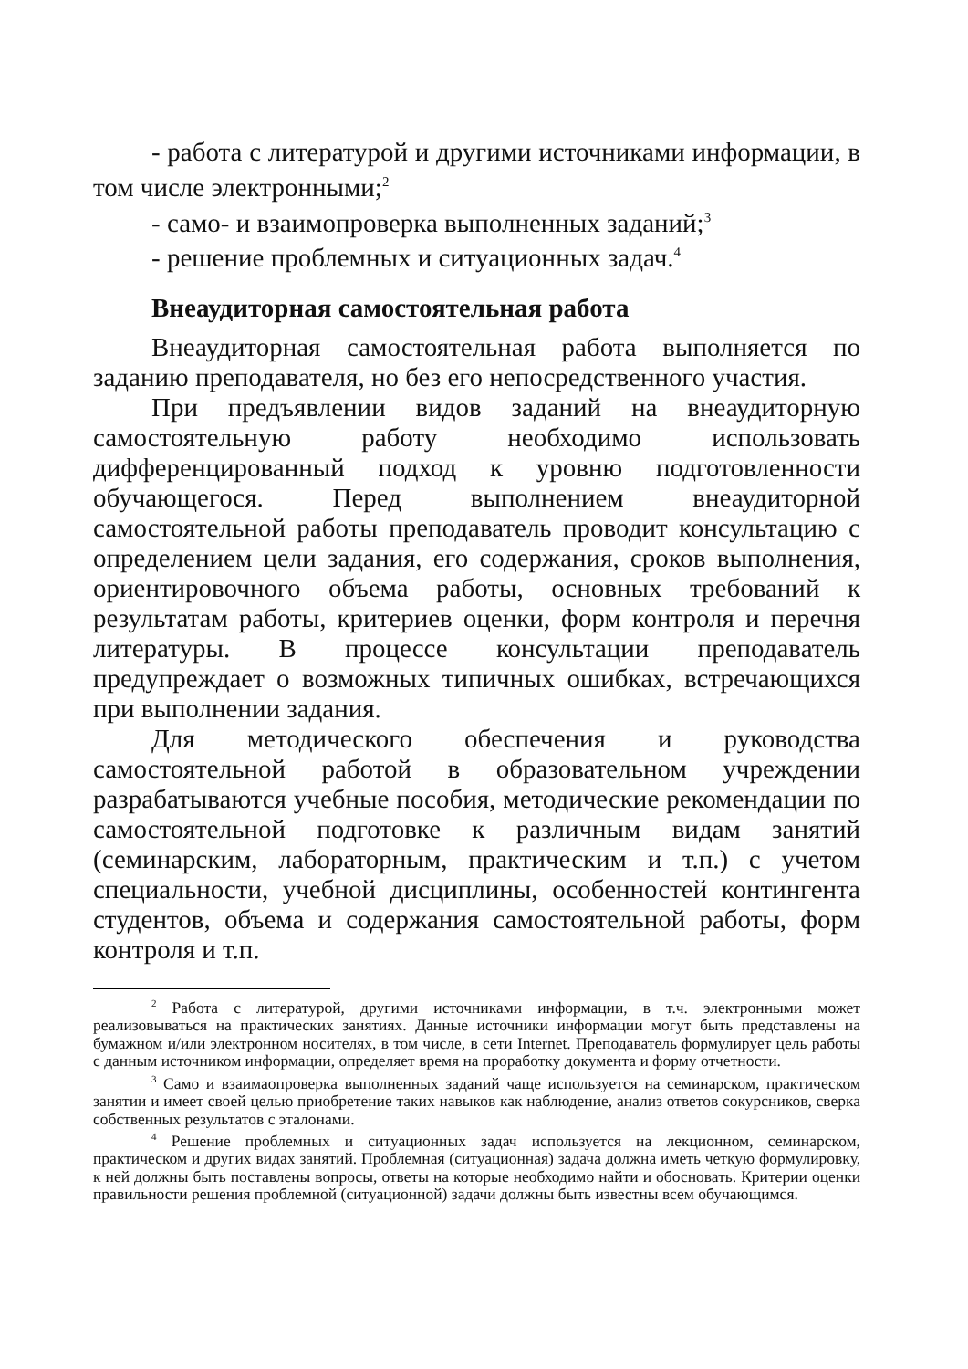- работа с литературой и другими источниками информации, в том числе электронными;<sup>2</sup>
- само- и взаимопроверка выполненных заданий;<sup>3</sup>
- решение проблемных и ситуационных задач.<sup>4</sup>
Внеаудиторная самостоятельная работа
Внеаудиторная самостоятельная работа выполняется по заданию преподавателя, но без его непосредственного участия.
При предъявлении видов заданий на внеаудиторную самостоятельную работу необходимо использовать дифференцированный подход к уровню подготовленности обучающегося. Перед выполнением внеаудиторной самостоятельной работы преподаватель проводит консультацию с определением цели задания, его содержания, сроков выполнения, ориентировочного объема работы, основных требований к результатам работы, критериев оценки, форм контроля и перечня литературы. В процессе консультации преподаватель предупреждает о возможных типичных ошибках, встречающихся при выполнении задания.
Для методического обеспечения и руководства самостоятельной работой в образовательном учреждении разрабатываются учебные пособия, методические рекомендации по самостоятельной подготовке к различным видам занятий (семинарским, лабораторным, практическим и т.п.) с учетом специальности, учебной дисциплины, особенностей контингента студентов, объема и содержания самостоятельной работы, форм контроля и т.п.
<sup>2</sup> Работа с литературой, другими источниками информации, в т.ч. электронными может реализовываться на практических занятиях. Данные источники информации могут быть представлены на бумажном и/или электронном носителях, в том числе, в сети Internet. Преподаватель формулирует цель работы с данным источником информации, определяет время на проработку документа и форму отчетности.
<sup>3</sup> Само и взаимаопроверка выполненных заданий чаще используется на семинарском, практическом занятии и имеет своей целью приобретение таких навыков как наблюдение, анализ ответов сокурсников, сверка собственных результатов с эталонами.
<sup>4</sup> Решение проблемных и ситуационных задач используется на лекционном, семинарском, практическом и других видах занятий. Проблемная (ситуационная) задача должна иметь четкую формулировку, к ней должны быть поставлены вопросы, ответы на которые необходимо найти и обосновать. Критерии оценки правильности решения проблемной (ситуационной) задачи должны быть известны всем обучающимся.